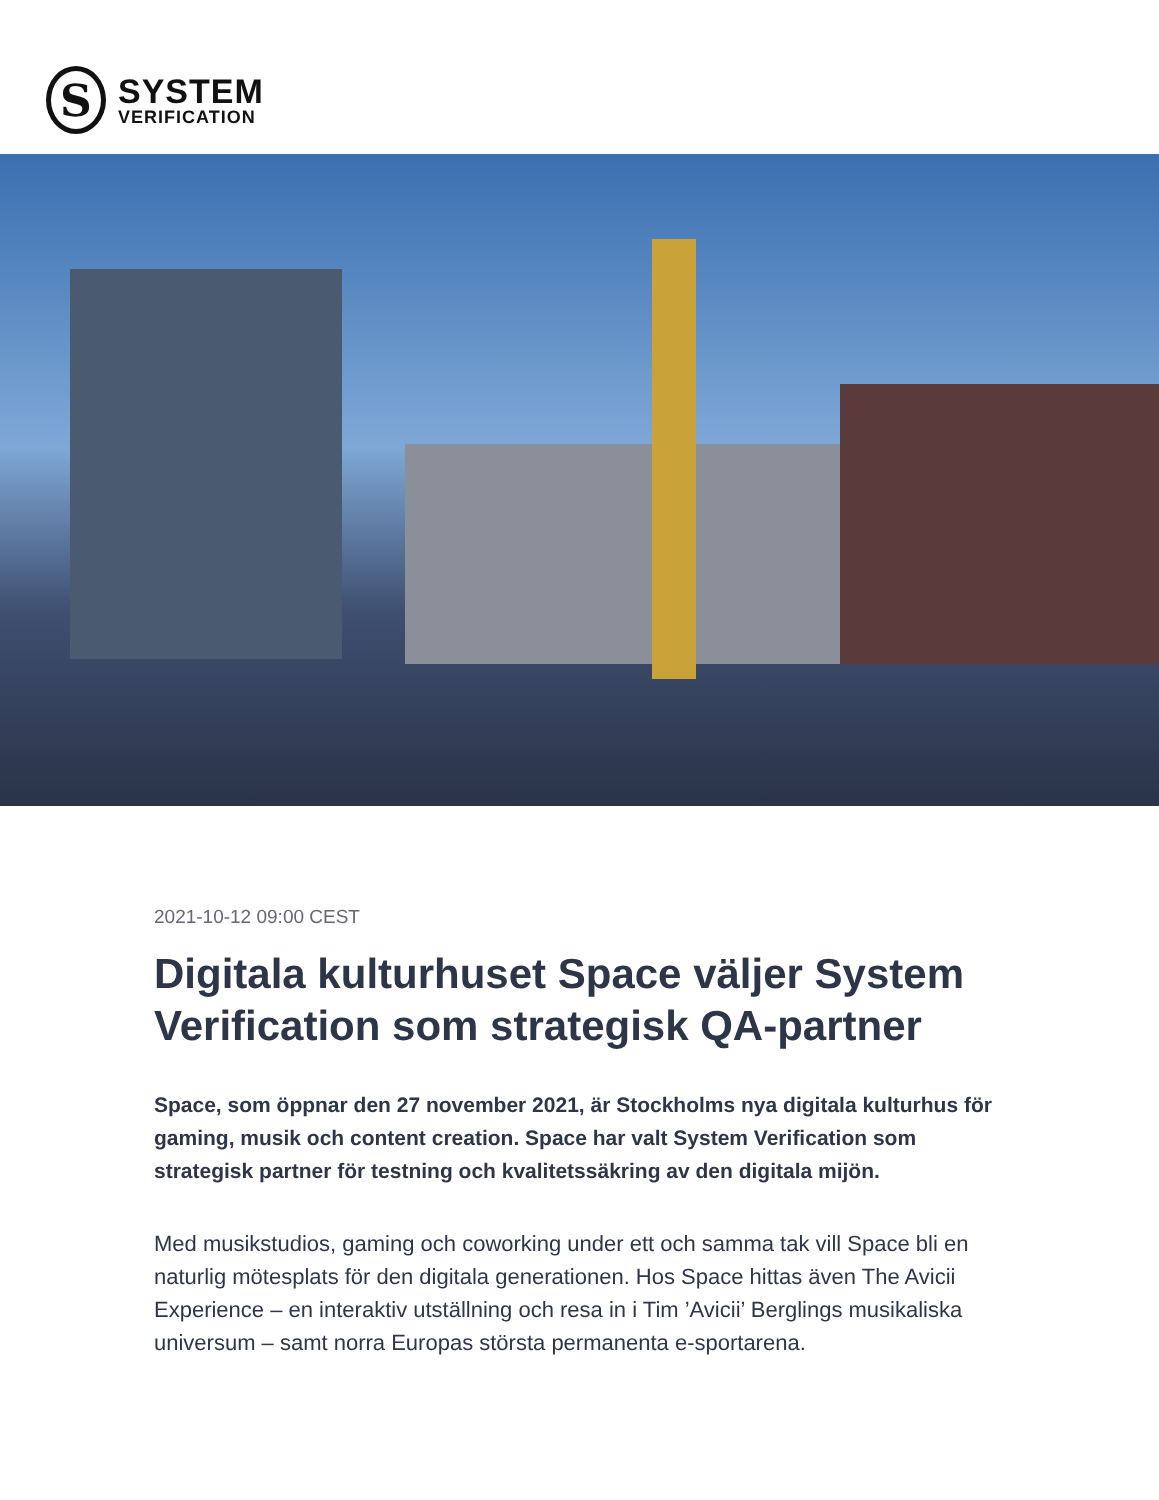S
SYSTEM
VERIFICATION
2021-10-12 09:00 CEST
Digitala kulturhuset Space väljer System Verification som strategisk QA-partner
Space, som öppnar den 27 november 2021, är Stockholms nya digitala kulturhus för gaming, musik och content creation. Space har valt System Verification som strategisk partner för testning och kvalitetssäkring av den digitala mijön.
Med musikstudios, gaming och coworking under ett och samma tak vill Space bli en naturlig mötesplats för den digitala generationen. Hos Space hittas även The Avicii Experience – en interaktiv utställning och resa in i Tim ’Avicii’ Berglings musikaliska universum – samt norra Europas största permanenta e-sportarena.